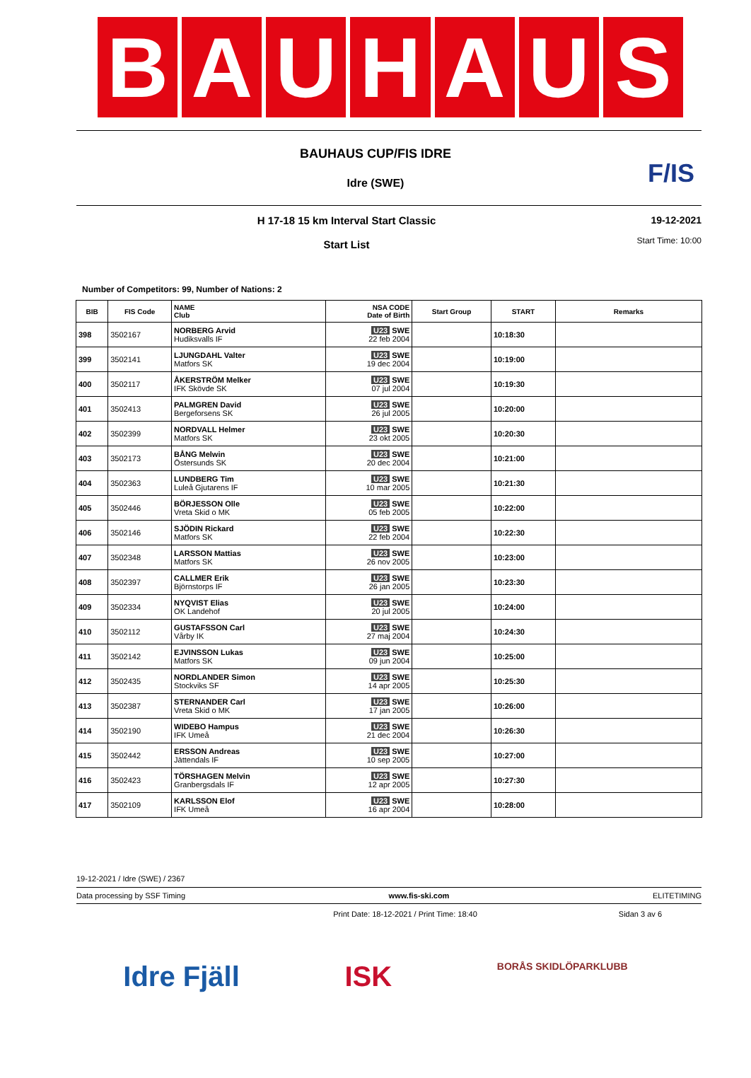B A U H A U S
F/IS
BAUHAUS CUP/FIS IDRE
Idre (SWE)
H 17-18 15 km Interval Start Classic
Start List
19-12-2021
Start Time: 10:00
Number of Competitors: 99, Number of Nations: 2
| BIB | FIS Code | NAME Club | NSA CODE Date of Birth | Start Group | START | Remarks |
| --- | --- | --- | --- | --- | --- | --- |
| 398 | 3502167 | NORBERG Arvid Hudiksvalls IF | U23 SWE 22 feb 2004 | | 10:18:30 | |
| 399 | 3502141 | LJUNGDAHL Valter Matfors SK | U23 SWE 19 dec 2004 | | 10:19:00 | |
| 400 | 3502117 | ÅKERSTRÖM Melker IFK Skövde SK | U23 SWE 07 jul 2004 | | 10:19:30 | |
| 401 | 3502413 | PALMGREN David Bergeforsens SK | U23 SWE 26 jul 2005 | | 10:20:00 | |
| 402 | 3502399 | NORDVALL Helmer Matfors SK | U23 SWE 23 okt 2005 | | 10:20:30 | |
| 403 | 3502173 | BÅNG Melwin Östersunds SK | U23 SWE 20 dec 2004 | | 10:21:00 | |
| 404 | 3502363 | LUNDBERG Tim Luleå Gjutarens IF | U23 SWE 10 mar 2005 | | 10:21:30 | |
| 405 | 3502446 | BÖRJESSON Olle Vreta Skid o MK | U23 SWE 05 feb 2005 | | 10:22:00 | |
| 406 | 3502146 | SJÖDIN Rickard Matfors SK | U23 SWE 22 feb 2004 | | 10:22:30 | |
| 407 | 3502348 | LARSSON Mattias Matfors SK | U23 SWE 26 nov 2005 | | 10:23:00 | |
| 408 | 3502397 | CALLMER Erik Björnstorps IF | U23 SWE 26 jan 2005 | | 10:23:30 | |
| 409 | 3502334 | NYQVIST Elias OK Landehof | U23 SWE 20 jul 2005 | | 10:24:00 | |
| 410 | 3502112 | GUSTAFSSON Carl Vårby IK | U23 SWE 27 maj 2004 | | 10:24:30 | |
| 411 | 3502142 | EJVINSSON Lukas Matfors SK | U23 SWE 09 jun 2004 | | 10:25:00 | |
| 412 | 3502435 | NORDLANDER Simon Stockviks SF | U23 SWE 14 apr 2005 | | 10:25:30 | |
| 413 | 3502387 | STERNANDER Carl Vreta Skid o MK | U23 SWE 17 jan 2005 | | 10:26:00 | |
| 414 | 3502190 | WIDEBO Hampus IFK Umeå | U23 SWE 21 dec 2004 | | 10:26:30 | |
| 415 | 3502442 | ERSSON Andreas Jättendals IF | U23 SWE 10 sep 2005 | | 10:27:00 | |
| 416 | 3502423 | TÖRSHAGEN Melvin Granbergsdals IF | U23 SWE 12 apr 2005 | | 10:27:30 | |
| 417 | 3502109 | KARLSSON Elof IFK Umeå | U23 SWE 16 apr 2004 | | 10:28:00 | |
19-12-2021 / Idre (SWE) / 2367
Data processing by SSF Timing www.fis-ski.com ELITETIMING
Print Date: 18-12-2021 / Print Time: 18:40 Sidan 3 av 6
Idre Fjäll ISK BORÅS SKIDLÖPARKLUBB